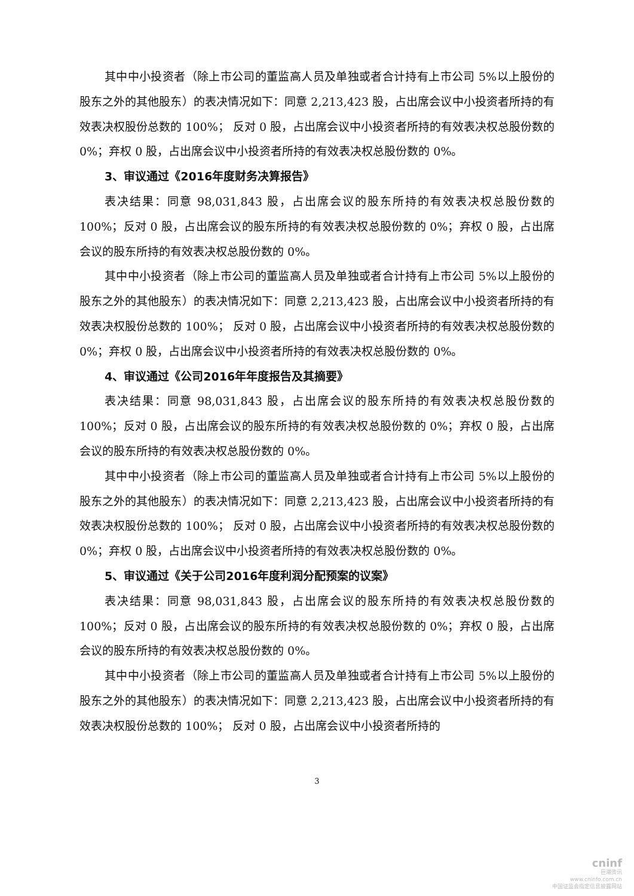其中中小投资者（除上市公司的董监高人员及单独或者合计持有上市公司 5%以上股份的股东之外的其他股东）的表决情况如下：同意 2,213,423 股，占出席会议中小投资者所持的有效表决权股份总数的 100%； 反对 0 股，占出席会议中小投资者所持的有效表决权总股份数的 0%；弃权 0 股，占出席会议中小投资者所持的有效表决权总股份数的 0%。
3、审议通过《2016年度财务决算报告》
表决结果：同意 98,031,843 股，占出席会议的股东所持的有效表决权总股份数的 100%；反对 0 股，占出席会议的股东所持的有效表决权总股份数的 0%；弃权 0 股，占出席会议的股东所持的有效表决权总股份数的 0%。
其中中小投资者（除上市公司的董监高人员及单独或者合计持有上市公司 5%以上股份的股东之外的其他股东）的表决情况如下：同意 2,213,423 股，占出席会议中小投资者所持的有效表决权股份总数的 100%； 反对 0 股，占出席会议中小投资者所持的有效表决权总股份数的 0%；弃权 0 股，占出席会议中小投资者所持的有效表决权总股份数的 0%。
4、审议通过《公司2016年年度报告及其摘要》
表决结果：同意 98,031,843 股，占出席会议的股东所持的有效表决权总股份数的 100%；反对 0 股，占出席会议的股东所持的有效表决权总股份数的 0%；弃权 0 股，占出席会议的股东所持的有效表决权总股份数的 0%。
其中中小投资者（除上市公司的董监高人员及单独或者合计持有上市公司 5%以上股份的股东之外的其他股东）的表决情况如下：同意 2,213,423 股，占出席会议中小投资者所持的有效表决权股份总数的 100%； 反对 0 股，占出席会议中小投资者所持的有效表决权总股份数的 0%；弃权 0 股，占出席会议中小投资者所持的有效表决权总股份数的 0%。
5、审议通过《关于公司2016年度利润分配预案的议案》
表决结果：同意 98,031,843 股，占出席会议的股东所持的有效表决权总股份数的 100%；反对 0 股，占出席会议的股东所持的有效表决权总股份数的 0%；弃权 0 股，占出席会议的股东所持的有效表决权总股份数的 0%。
其中中小投资者（除上市公司的董监高人员及单独或者合计持有上市公司 5%以上股份的股东之外的其他股东）的表决情况如下：同意 2,213,423 股，占出席会议中小投资者所持的有效表决权股份总数的 100%； 反对 0 股，占出席会议中小投资者所持的
3
cninf
巨潮资讯
www.cninfo.com.cn
中国证监会指定信息披露网站